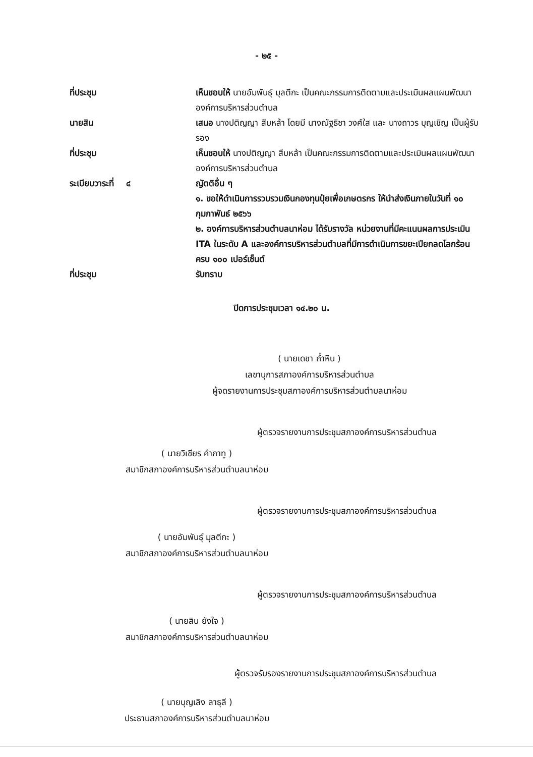- ๒๕ -
ที่ประชุม เห็นชอบให้ นายอัมพันธุ์ มุลตีกะ เป็นคณะกรรมการติดตามและประเมินผลแผนพัฒนาองค์การบริหารส่วนตำบล
นายสิน เสนอ นางปติญญา สืบหล้า โดยมี นางณัฐธิชา วงศ์ใส และ นางถาวร บุญเชิญ เป็นผู้รับรอง
ที่ประชุม เห็นชอบให้ นางปติญญา สืบหล้า เป็นคณะกรรมการติดตามและประเมินผลแผนพัฒนาองค์การบริหารส่วนตำบล
ระเบียบวาระที่ ๔ ญัตติอื่น ๆ
๑. ขอให้ดำเนินการรวบรวมเงินกองทุนปุ๋ยเพื่อเกษตรกร ให้นำส่งเงินภายในวันที่ ๑๐ กุมภาพันธ์ ๒๕๖๖
๒. องค์การบริหารส่วนตำบลนาห่อม ได้รับรางวัล หน่วยงานที่มีคะแนนผลการประเมิน ITA ในระดับ A และองค์การบริหารส่วนตำบลที่มีการดำเนินการขยะเปียกลดโลกร้อนครบ ๑๐๐ เปอร์เซ็นต์
ที่ประชุม รับทราบ
ปิดการประชุมเวลา ๑๔.๒๐ น.
( นายเดชา ถ้ำหิน )
เลขานุการสภาองค์การบริหารส่วนตำบล
ผู้จดรายงานการประชุมสภาองค์การบริหารส่วนตำบลนาห่อม
ผู้ตรวจรายงานการประชุมสภาองค์การบริหารส่วนตำบล
( นายวิเชียร คำภาทู )
สมาชิกสภาองค์การบริหารส่วนตำบลนาห่อม
ผู้ตรวจรายงานการประชุมสภาองค์การบริหารส่วนตำบล
( นายอัมพันธุ์ มุลตีกะ )
สมาชิกสภาองค์การบริหารส่วนตำบลนาห่อม
ผู้ตรวจรายงานการประชุมสภาองค์การบริหารส่วนตำบล
( นายสิน ยังใจ )
สมาชิกสภาองค์การบริหารส่วนตำบลนาห่อม
ผู้ตรวจรับรองรายงานการประชุมสภาองค์การบริหารส่วนตำบล
( นายบุญเลิง ลาธุลี )
ประธานสภาองค์การบริหารส่วนตำบลนาห่อม